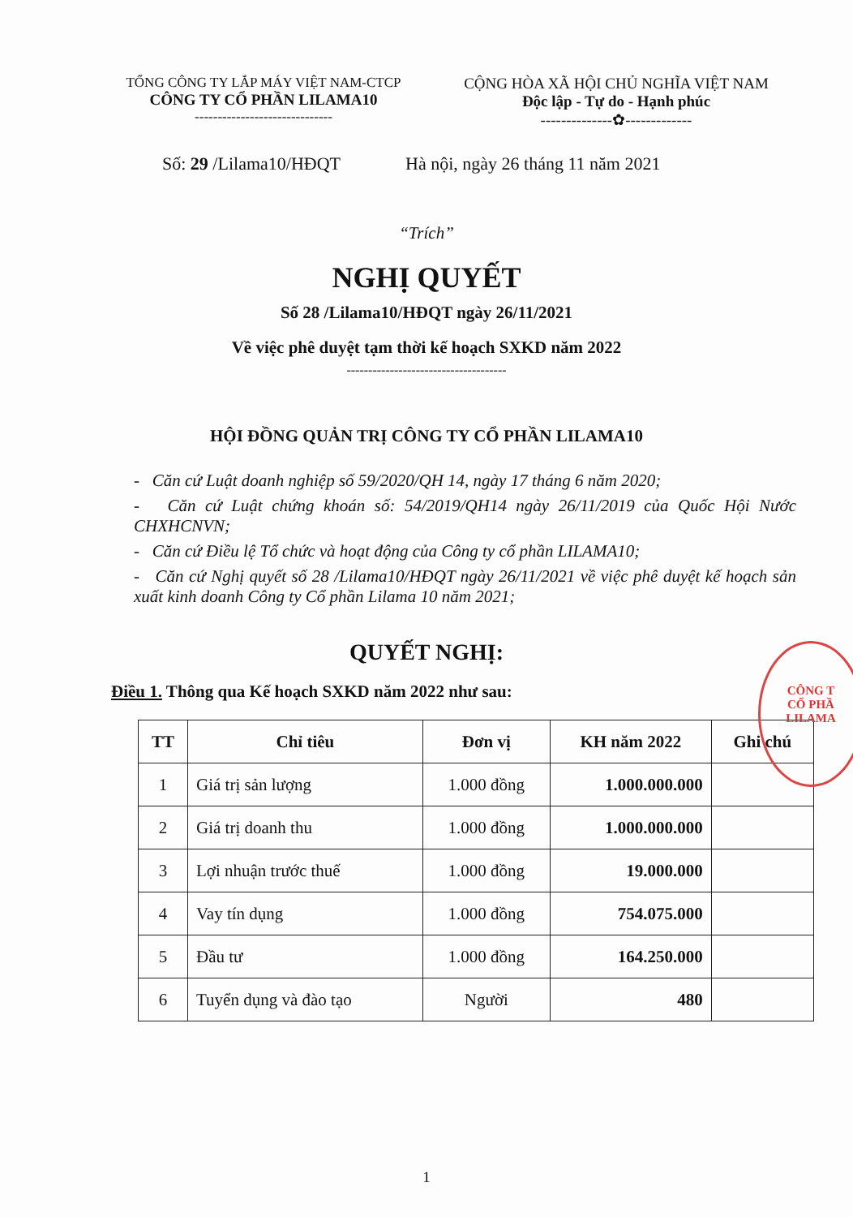TỔNG CÔNG TY LẮP MÁY VIỆT NAM-CTCP
CÔNG TY CỔ PHẦN LILAMA10
------------------------------
CỘNG HÒA XÃ HỘI CHỦ NGHĨA VIỆT NAM
Độc lập - Tự do - Hạnh phúc
--------------✿-------------
Số: 29 /Lilama10/HĐQT
Hà nội, ngày 26 tháng 11 năm 2021
“Trích”
NGHỊ QUYẾT
Số 28 /Lilama10/HĐQT ngày 26/11/2021
Về việc phê duyệt tạm thời kế hoạch SXKD năm 2022
-------------------------------------
HỘI ĐỒNG QUẢN TRỊ CÔNG TY CỔ PHẦN LILAMA10
- Căn cứ Luật doanh nghiệp số 59/2020/QH 14, ngày 17 tháng 6 năm 2020;
- Căn cứ Luật chứng khoán số: 54/2019/QH14 ngày 26/11/2019 của Quốc Hội Nước CHXHCNVN;
- Căn cứ Điều lệ Tổ chức và hoạt động của Công ty cổ phần LILAMA10;
- Căn cứ Nghị quyết số 28 /Lilama10/HĐQT ngày 26/11/2021 về việc phê duyệt kế hoạch sản xuất kinh doanh Công ty Cổ phần Lilama 10 năm 2021;
QUYẾT NGHỊ:
Điều 1. Thông qua Kế hoạch SXKD năm 2022 như sau:
| TT | Chỉ tiêu | Đơn vị | KH năm 2022 | Ghi chú |
| --- | --- | --- | --- | --- |
| 1 | Giá trị sản lượng | 1.000 đồng | 1.000.000.000 | |
| 2 | Giá trị doanh thu | 1.000 đồng | 1.000.000.000 | |
| 3 | Lợi nhuận trước thuế | 1.000 đồng | 19.000.000 | |
| 4 | Vay tín dụng | 1.000 đồng | 754.075.000 | |
| 5 | Đầu tư | 1.000 đồng | 164.250.000 | |
| 6 | Tuyển dụng và đào tạo | Người | 480 | |
1
CÔNG T
CỔ PHẦ
LILAMA